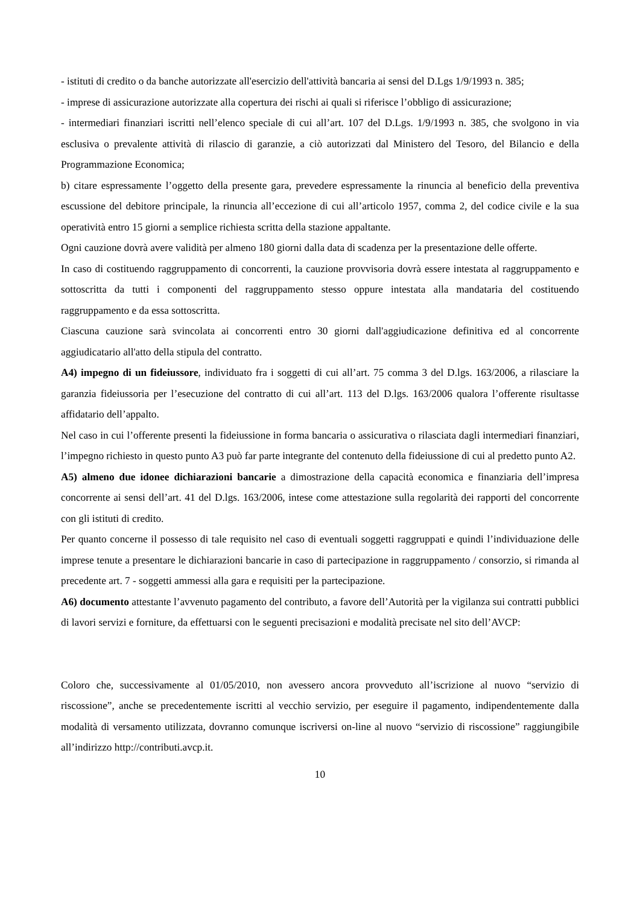- istituti di credito o da banche autorizzate all'esercizio dell'attività bancaria ai sensi del D.Lgs 1/9/1993 n. 385;
- imprese di assicurazione autorizzate alla copertura dei rischi ai quali si riferisce l’obbligo di assicurazione;
- intermediari finanziari iscritti nell’elenco speciale di cui all’art. 107 del D.Lgs. 1/9/1993 n. 385, che svolgono in via esclusiva o prevalente attività di rilascio di garanzie, a ciò autorizzati dal Ministero del Tesoro, del Bilancio e della Programmazione Economica;
b) citare espressamente l’oggetto della presente gara, prevedere espressamente la rinuncia al beneficio della preventiva escussione del debitore principale, la rinuncia all’eccezione di cui all’articolo 1957, comma 2, del codice civile e la sua operatività entro 15 giorni a semplice richiesta scritta della stazione appaltante.
Ogni cauzione dovrà avere validità per almeno 180 giorni dalla data di scadenza per la presentazione delle offerte.
In caso di costituendo raggruppamento di concorrenti, la cauzione provvisoria dovrà essere intestata al raggruppamento e sottoscritta da tutti i componenti del raggruppamento stesso oppure intestata alla mandataria del costituendo raggruppamento e da essa sottoscritta.
Ciascuna cauzione sarà svincolata ai concorrenti entro 30 giorni dall'aggiudicazione definitiva ed al concorrente aggiudicatario all'atto della stipula del contratto.
A4) impegno di un fideiussore, individuato fra i soggetti di cui all’art. 75 comma 3 del D.lgs. 163/2006, a rilasciare la garanzia fideiussoria per l’esecuzione del contratto di cui all’art. 113 del D.lgs. 163/2006 qualora l’offerente risultasse affidatario dell’appalto.
Nel caso in cui l’offerente presenti la fideiussione in forma bancaria o assicurativa o rilasciata dagli intermediari finanziari, l’impegno richiesto in questo punto A3 può far parte integrante del contenuto della fideiussione di cui al predetto punto A2.
A5) almeno due idonee dichiarazioni bancarie a dimostrazione della capacità economica e finanziaria dell’impresa concorrente ai sensi dell’art. 41 del D.lgs. 163/2006, intese come attestazione sulla regolarità dei rapporti del concorrente con gli istituti di credito.
Per quanto concerne il possesso di tale requisito nel caso di eventuali soggetti raggruppati e quindi l’individuazione delle imprese tenute a presentare le dichiarazioni bancarie in caso di partecipazione in raggruppamento / consorzio, si rimanda al precedente art. 7 - soggetti ammessi alla gara e requisiti per la partecipazione.
A6) documento attestante l’avvenuto pagamento del contributo, a favore dell’Autorità per la vigilanza sui contratti pubblici di lavori servizi e forniture, da effettuarsi con le seguenti precisazioni e modalità precisate nel sito dell’AVCP:
Coloro che, successivamente al 01/05/2010, non avessero ancora provveduto all’iscrizione al nuovo “servizio di riscossione”, anche se precedentemente iscritti al vecchio servizio, per eseguire il pagamento, indipendentemente dalla modalità di versamento utilizzata, dovranno comunque iscriversi on-line al nuovo “servizio di riscossione” raggiungibile all’indirizzo http://contributi.avcp.it.
10